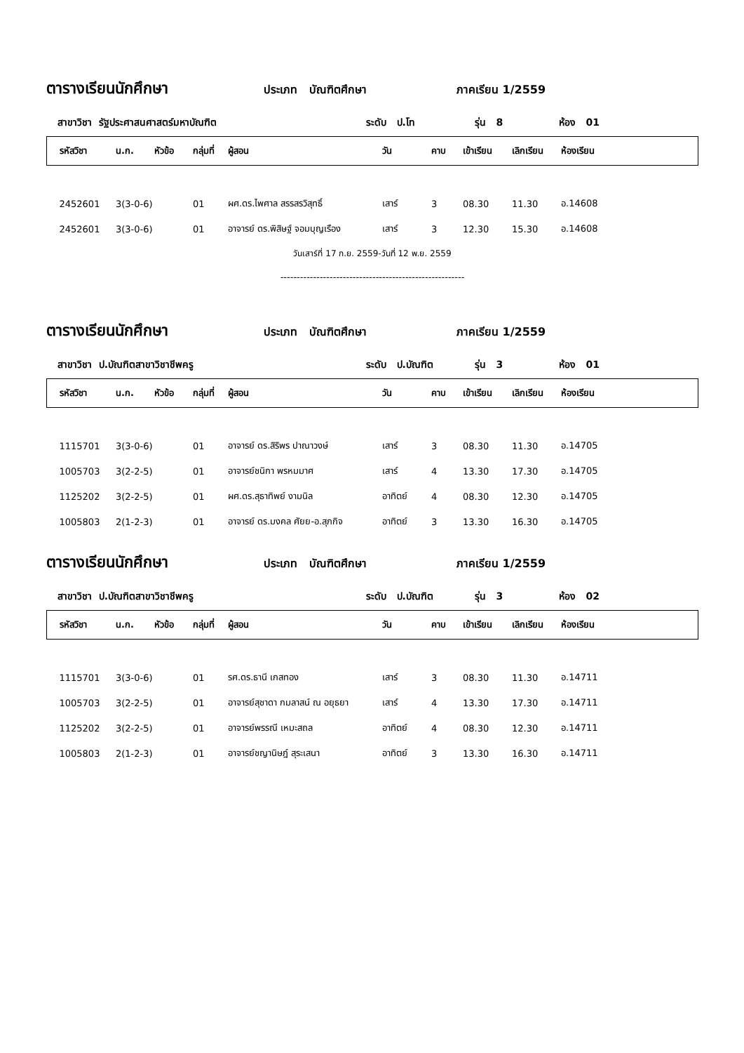ตารางเรียนนักศึกษา ประเภท บัณฑิตศึกษา ภาคเรียน 1/2559
สาขาวิชา รัฐประศาสนศาสตร์มหาบัณฑิต ระดับ ป.โท รุ่น 8 ห้อง 01
| รหัสวิชา | น.ก. | หัวข้อ | กลุ่มที่ | ผู้สอน | วัน | คาบ | เข้าเรียน | เลิกเรียน | ห้องเรียน |
| --- | --- | --- | --- | --- | --- | --- | --- | --- | --- |
| 2452601 | 3(3-0-6) | | 01 | ผศ.ดร.ไพศาล สรรสรวิสุทธิ์ | เสาร์ | 3 | 08.30 | 11.30 | อ.14608 |
| 2452601 | 3(3-0-6) | | 01 | อาจารย์ ดร.พิสิษฐ์ จอมบุญเรือง | เสาร์ | 3 | 12.30 | 15.30 | อ.14608 |
| วันเสาร์ที่ 17 ก.ย. 2559-วันที่ 12 พ.ย. 2559 | | | | | | | | | |
| -------------------------------------------------------- | | | | | | | | | |
ตารางเรียนนักศึกษา ประเภท บัณฑิตศึกษา ภาคเรียน 1/2559
สาขาวิชา ป.บัณฑิตสาขาวิชาชีพครู ระดับ ป.บัณฑิต รุ่น 3 ห้อง 01
| รหัสวิชา | น.ก. | หัวข้อ | กลุ่มที่ | ผู้สอน | วัน | คาบ | เข้าเรียน | เลิกเรียน | ห้องเรียน |
| --- | --- | --- | --- | --- | --- | --- | --- | --- | --- |
| 1115701 | 3(3-0-6) | | 01 | อาจารย์ ดร.สิริพร ปาณาวงษ์ | เสาร์ | 3 | 08.30 | 11.30 | อ.14705 |
| 1005703 | 3(2-2-5) | | 01 | อาจารย์ชนิกา พรหมมาศ | เสาร์ | 4 | 13.30 | 17.30 | อ.14705 |
| 1125202 | 3(2-2-5) | | 01 | ผศ.ดร.สุธาทิพย์ งามนิล | อาทิตย์ | 4 | 08.30 | 12.30 | อ.14705 |
| 1005803 | 2(1-2-3) | | 01 | อาจารย์ ดร.มงคล ศัยย-อ.สุภกิจ | อาทิตย์ | 3 | 13.30 | 16.30 | อ.14705 |
ตารางเรียนนักศึกษา ประเภท บัณฑิตศึกษา ภาคเรียน 1/2559
สาขาวิชา ป.บัณฑิตสาขาวิชาชีพครู ระดับ ป.บัณฑิต รุ่น 3 ห้อง 02
| รหัสวิชา | น.ก. | หัวข้อ | กลุ่มที่ | ผู้สอน | วัน | คาบ | เข้าเรียน | เลิกเรียน | ห้องเรียน |
| --- | --- | --- | --- | --- | --- | --- | --- | --- | --- |
| 1115701 | 3(3-0-6) | | 01 | รศ.ดร.ธานี เกสทอง | เสาร์ | 3 | 08.30 | 11.30 | อ.14711 |
| 1005703 | 3(2-2-5) | | 01 | อาจารย์สุชาดา กมลาสน์ ณ อยุธยา | เสาร์ | 4 | 13.30 | 17.30 | อ.14711 |
| 1125202 | 3(2-2-5) | | 01 | อาจารย์พรรณี เหมะสถล | อาทิตย์ | 4 | 08.30 | 12.30 | อ.14711 |
| 1005803 | 2(1-2-3) | | 01 | อาจารย์ชญานิษฎ์ สุระเสนา | อาทิตย์ | 3 | 13.30 | 16.30 | อ.14711 |